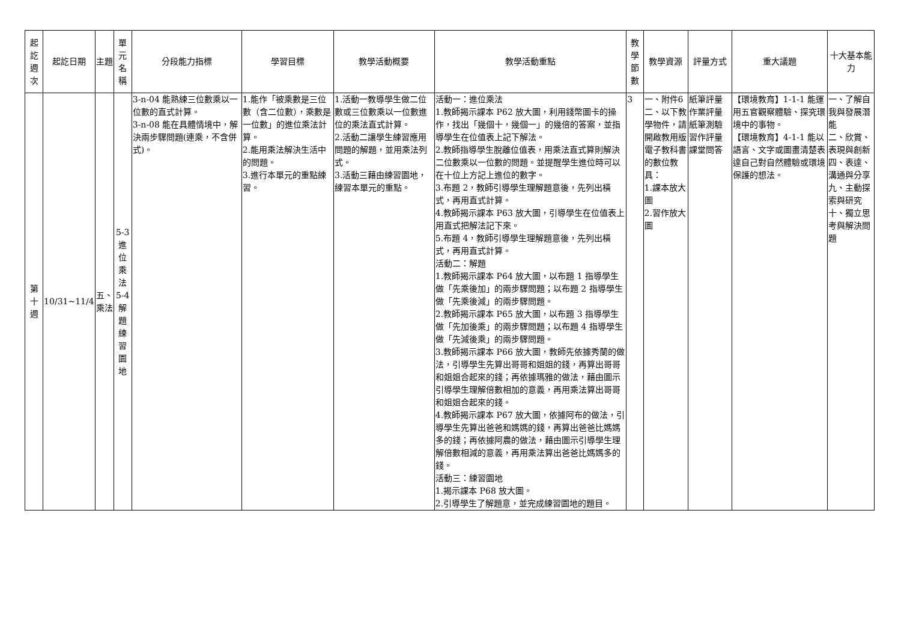| 起訖週次 | 起訖日期 | 主題 | 單元名稱 | 分段能力指標 | 學習目標 | 教學活動概要 | 教學活動重點 | 教學節數 | 教學資源 | 評量方式 | 重大議題 | 十大基本能力 |
| --- | --- | --- | --- | --- | --- | --- | --- | --- | --- | --- | --- | --- |
| 第十週 | 10/31~11/4 | 五、乘法 | 5-3進位乘法 5-4解題練習園地 | 3-n-04 能熟練三位數乘以一位數的直式計算。 3-n-08 能在具體情境中，解決兩步驟問題(連乘，不含併式)。 | 1.能作「被乘數是三位數（含二位數），乘數是一位數」的進位乘法計算。 2.能用乘法解決生活中的問題。 3.進行本單元的重點練習。 | 1.活動一教導學生做二位數或三位數乘以一位數進位的乘法直式計算。 2.活動二讓學生練習應用問題的解題，並用乘法列式。 3.活動三藉由練習園地，練習本單元的重點。 | 活動一：進位乘法 1.教師揭示課本 P62 放大圖，利用錢幣圖卡的操作，找出「幾個十，幾個一」的幾倍的答案，並指導學生在位值表上記下解法。 2.教師指導學生脫離位值表，用乘法直式算則解決二位數乘以一位數的問題。並提醒學生進位時可以在十位上方記上進位的數字。 3.布題 2，教師引導學生理解題意後，先列出橫式，再用直式計算。 4.教師揭示課本 P63 放大圖，引導學生在位值表上用直式把解法記下來。 5.布題 4，教師引導學生理解題意後，先列出橫式，再用直式計算。 活動二：解題 1.教師揭示課本 P64 放大圖，以布題 1 指導學生做「先乘後加」的兩步驟問題；以布題 2 指導學生做「先乘後減」的兩步驟問題。 2.教師揭示課本 P65 放大圖，以布題 3 指導學生做「先加後乘」的兩步驟問題；以布題 4 指導學生做「先減後乘」的兩步驟問題。 3.教師揭示課本 P66 放大圖，教師先依據秀蘭的做法，引導學生先算出哥哥和姐姐的錢，再算出哥哥和姐姐合起來的錢；再依據瑪雅的做法，藉由圖示引導學生理解倍數相加的意義，再用乘法算出哥哥和姐姐合起來的錢。 4.教師揭示課本 P67 放大圖，依據阿布的做法，引導學生先算出爸爸和媽媽的錢，再算出爸爸比媽媽多的錢；再依據阿農的做法，藉由圖示引導學生理解倍數相減的意義，再用乘法算出爸爸比媽媽多的錢。 活動三：練習園地 1.揭示課本 P68 放大圖。 2.引導學生了解題意，並完成練習園地的題目。 | 3 | 一、附件6 二、以下教學物件，請開啟教用版電子教科書的數位教具： 1.課本放大圖 2.習作放大圖 | 紙筆評量 作業評量 紙筆測驗 習作評量 課堂問答 | 【環境教育】1-1-1 能運用五官觀察體驗、探究環境中的事物。 【環境教育】4-1-1 能以語言、文字或圖畫清楚表達自己對自然體驗或環境保護的想法。 | 一、了解自我與發展潛能 二、欣賞、表現與創新 四、表達、溝通與分享 九、主動探索與研究 十、獨立思考與解決問題 |